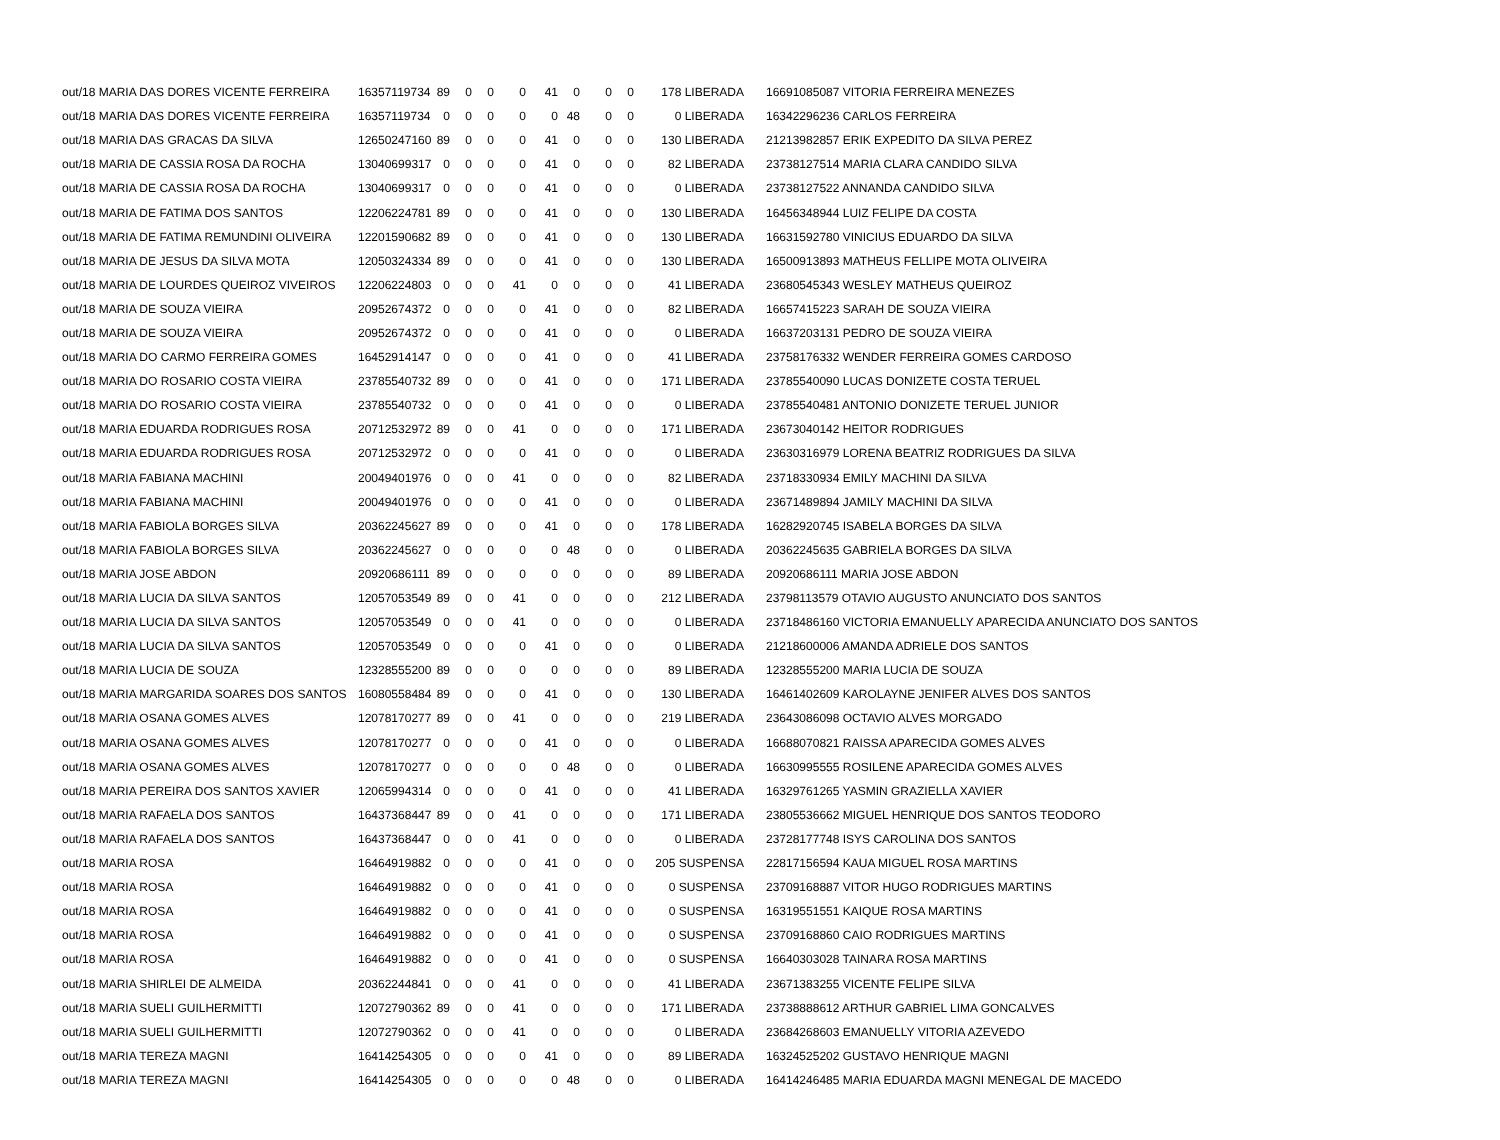| out/18 MARIA DAS DORES VICENTE FERREIRA | 16357119734 | 89 | 0 | 0 | 0 | 41 | 0 | 0 | 0 | 178 LIBERADA | 16691085087 VITORIA FERREIRA MENEZES |
| out/18 MARIA DAS DORES VICENTE FERREIRA | 16357119734 | 0 | 0 | 0 | 0 | 0 | 48 | 0 | 0 | 0 LIBERADA | 16342296236 CARLOS FERREIRA |
| out/18 MARIA DAS GRACAS DA SILVA | 12650247160 | 89 | 0 | 0 | 0 | 41 | 0 | 0 | 0 | 130 LIBERADA | 21213982857 ERIK EXPEDITO DA SILVA PEREZ |
| out/18 MARIA DE CASSIA ROSA DA ROCHA | 13040699317 | 0 | 0 | 0 | 0 | 41 | 0 | 0 | 0 | 82 LIBERADA | 23738127514 MARIA CLARA CANDIDO SILVA |
| out/18 MARIA DE CASSIA ROSA DA ROCHA | 13040699317 | 0 | 0 | 0 | 0 | 41 | 0 | 0 | 0 | 0 LIBERADA | 23738127522 ANNANDA CANDIDO SILVA |
| out/18 MARIA DE FATIMA DOS SANTOS | 12206224781 | 89 | 0 | 0 | 0 | 41 | 0 | 0 | 0 | 130 LIBERADA | 16456348944 LUIZ FELIPE DA COSTA |
| out/18 MARIA DE FATIMA REMUNDINI OLIVEIRA | 12201590682 | 89 | 0 | 0 | 0 | 41 | 0 | 0 | 0 | 130 LIBERADA | 16631592780 VINICIUS EDUARDO DA SILVA |
| out/18 MARIA DE JESUS DA SILVA MOTA | 12050324334 | 89 | 0 | 0 | 0 | 41 | 0 | 0 | 0 | 130 LIBERADA | 16500913893 MATHEUS FELLIPE MOTA OLIVEIRA |
| out/18 MARIA DE LOURDES QUEIROZ VIVEIROS | 12206224803 | 0 | 0 | 0 | 41 | 0 | 0 | 0 | 0 | 41 LIBERADA | 23680545343 WESLEY MATHEUS QUEIROZ |
| out/18 MARIA DE SOUZA VIEIRA | 20952674372 | 0 | 0 | 0 | 0 | 41 | 0 | 0 | 0 | 82 LIBERADA | 16657415223 SARAH DE SOUZA VIEIRA |
| out/18 MARIA DE SOUZA VIEIRA | 20952674372 | 0 | 0 | 0 | 0 | 41 | 0 | 0 | 0 | 0 LIBERADA | 16637203131 PEDRO DE SOUZA VIEIRA |
| out/18 MARIA DO CARMO FERREIRA GOMES | 16452914147 | 0 | 0 | 0 | 0 | 41 | 0 | 0 | 0 | 41 LIBERADA | 23758176332 WENDER FERREIRA GOMES CARDOSO |
| out/18 MARIA DO ROSARIO COSTA VIEIRA | 23785540732 | 89 | 0 | 0 | 0 | 41 | 0 | 0 | 0 | 171 LIBERADA | 23785540090 LUCAS DONIZETE COSTA TERUEL |
| out/18 MARIA DO ROSARIO COSTA VIEIRA | 23785540732 | 0 | 0 | 0 | 0 | 41 | 0 | 0 | 0 | 0 LIBERADA | 23785540481 ANTONIO DONIZETE TERUEL JUNIOR |
| out/18 MARIA EDUARDA RODRIGUES ROSA | 20712532972 | 89 | 0 | 0 | 41 | 0 | 0 | 0 | 0 | 171 LIBERADA | 23673040142 HEITOR RODRIGUES |
| out/18 MARIA EDUARDA RODRIGUES ROSA | 20712532972 | 0 | 0 | 0 | 0 | 41 | 0 | 0 | 0 | 0 LIBERADA | 23630316979 LORENA BEATRIZ RODRIGUES DA SILVA |
| out/18 MARIA FABIANA MACHINI | 20049401976 | 0 | 0 | 0 | 41 | 0 | 0 | 0 | 0 | 82 LIBERADA | 23718330934 EMILY MACHINI DA SILVA |
| out/18 MARIA FABIANA MACHINI | 20049401976 | 0 | 0 | 0 | 0 | 41 | 0 | 0 | 0 | 0 LIBERADA | 23671489894 JAMILY MACHINI DA SILVA |
| out/18 MARIA FABIOLA BORGES SILVA | 20362245627 | 89 | 0 | 0 | 0 | 41 | 0 | 0 | 0 | 178 LIBERADA | 16282920745 ISABELA BORGES DA SILVA |
| out/18 MARIA FABIOLA BORGES SILVA | 20362245627 | 0 | 0 | 0 | 0 | 0 | 48 | 0 | 0 | 0 LIBERADA | 20362245635 GABRIELA BORGES DA SILVA |
| out/18 MARIA JOSE ABDON | 20920686111 | 89 | 0 | 0 | 0 | 0 | 0 | 0 | 0 | 89 LIBERADA | 20920686111 MARIA JOSE ABDON |
| out/18 MARIA LUCIA DA SILVA SANTOS | 12057053549 | 89 | 0 | 0 | 41 | 0 | 0 | 0 | 0 | 212 LIBERADA | 23798113579 OTAVIO AUGUSTO ANUNCIATO DOS SANTOS |
| out/18 MARIA LUCIA DA SILVA SANTOS | 12057053549 | 0 | 0 | 0 | 41 | 0 | 0 | 0 | 0 | 0 LIBERADA | 23718486160 VICTORIA EMANUELLY APARECIDA ANUNCIATO DOS SANTOS |
| out/18 MARIA LUCIA DA SILVA SANTOS | 12057053549 | 0 | 0 | 0 | 0 | 41 | 0 | 0 | 0 | 0 LIBERADA | 21218600006 AMANDA ADRIELE DOS SANTOS |
| out/18 MARIA LUCIA DE SOUZA | 12328555200 | 89 | 0 | 0 | 0 | 0 | 0 | 0 | 0 | 89 LIBERADA | 12328555200 MARIA LUCIA DE SOUZA |
| out/18 MARIA MARGARIDA SOARES DOS SANTOS | 16080558484 | 89 | 0 | 0 | 0 | 41 | 0 | 0 | 0 | 130 LIBERADA | 16461402609 KAROLAYNE JENIFER ALVES DOS SANTOS |
| out/18 MARIA OSANA GOMES ALVES | 12078170277 | 89 | 0 | 0 | 41 | 0 | 0 | 0 | 0 | 219 LIBERADA | 23643086098 OCTAVIO ALVES MORGADO |
| out/18 MARIA OSANA GOMES ALVES | 12078170277 | 0 | 0 | 0 | 0 | 41 | 0 | 0 | 0 | 0 LIBERADA | 16688070821 RAISSA APARECIDA GOMES ALVES |
| out/18 MARIA OSANA GOMES ALVES | 12078170277 | 0 | 0 | 0 | 0 | 0 | 48 | 0 | 0 | 0 LIBERADA | 16630995555 ROSILENE APARECIDA GOMES ALVES |
| out/18 MARIA PEREIRA DOS SANTOS XAVIER | 12065994314 | 0 | 0 | 0 | 0 | 41 | 0 | 0 | 0 | 41 LIBERADA | 16329761265 YASMIN GRAZIELLA XAVIER |
| out/18 MARIA RAFAELA DOS SANTOS | 16437368447 | 89 | 0 | 0 | 41 | 0 | 0 | 0 | 0 | 171 LIBERADA | 23805536662 MIGUEL HENRIQUE DOS SANTOS TEODORO |
| out/18 MARIA RAFAELA DOS SANTOS | 16437368447 | 0 | 0 | 0 | 41 | 0 | 0 | 0 | 0 | 0 LIBERADA | 23728177748 ISYS CAROLINA DOS SANTOS |
| out/18 MARIA ROSA | 16464919882 | 0 | 0 | 0 | 0 | 41 | 0 | 0 | 0 | 205 SUSPENSA | 22817156594 KAUA MIGUEL ROSA MARTINS |
| out/18 MARIA ROSA | 16464919882 | 0 | 0 | 0 | 0 | 41 | 0 | 0 | 0 | 0 SUSPENSA | 23709168887 VITOR HUGO RODRIGUES MARTINS |
| out/18 MARIA ROSA | 16464919882 | 0 | 0 | 0 | 0 | 41 | 0 | 0 | 0 | 0 SUSPENSA | 16319551551 KAIQUE ROSA MARTINS |
| out/18 MARIA ROSA | 16464919882 | 0 | 0 | 0 | 0 | 41 | 0 | 0 | 0 | 0 SUSPENSA | 23709168860 CAIO RODRIGUES MARTINS |
| out/18 MARIA ROSA | 16464919882 | 0 | 0 | 0 | 0 | 41 | 0 | 0 | 0 | 0 SUSPENSA | 16640303028 TAINARA ROSA MARTINS |
| out/18 MARIA SHIRLEI DE ALMEIDA | 20362244841 | 0 | 0 | 0 | 41 | 0 | 0 | 0 | 0 | 41 LIBERADA | 23671383255 VICENTE FELIPE SILVA |
| out/18 MARIA SUELI GUILHERMITTI | 12072790362 | 89 | 0 | 0 | 41 | 0 | 0 | 0 | 0 | 171 LIBERADA | 23738888612 ARTHUR GABRIEL LIMA GONCALVES |
| out/18 MARIA SUELI GUILHERMITTI | 12072790362 | 0 | 0 | 0 | 41 | 0 | 0 | 0 | 0 | 0 LIBERADA | 23684268603 EMANUELLY VITORIA AZEVEDO |
| out/18 MARIA TEREZA MAGNI | 16414254305 | 0 | 0 | 0 | 0 | 41 | 0 | 0 | 0 | 89 LIBERADA | 16324525202 GUSTAVO HENRIQUE MAGNI |
| out/18 MARIA TEREZA MAGNI | 16414254305 | 0 | 0 | 0 | 0 | 0 | 48 | 0 | 0 | 0 LIBERADA | 16414246485 MARIA EDUARDA MAGNI MENEGAL DE MACEDO |